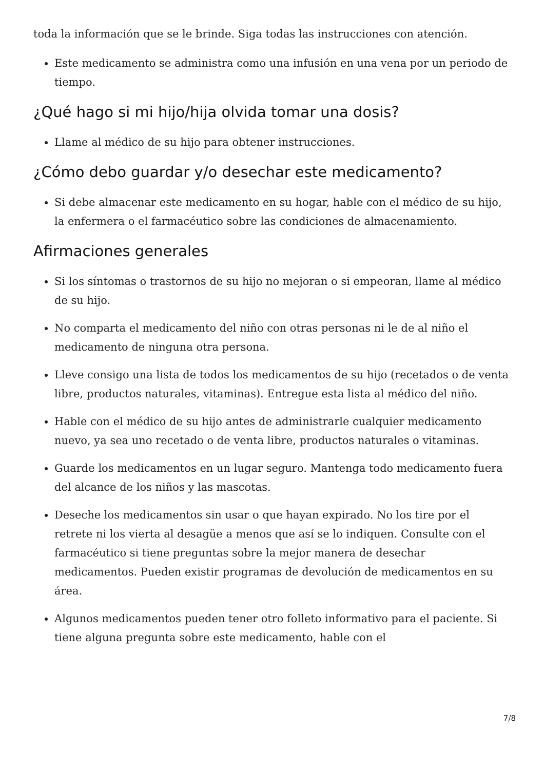toda la información que se le brinde. Siga todas las instrucciones con atención.
Este medicamento se administra como una infusión en una vena por un periodo de tiempo.
¿Qué hago si mi hijo/hija olvida tomar una dosis?
Llame al médico de su hijo para obtener instrucciones.
¿Cómo debo guardar y/o desechar este medicamento?
Si debe almacenar este medicamento en su hogar, hable con el médico de su hijo, la enfermera o el farmacéutico sobre las condiciones de almacenamiento.
Afirmaciones generales
Si los síntomas o trastornos de su hijo no mejoran o si empeoran, llame al médico de su hijo.
No comparta el medicamento del niño con otras personas ni le de al niño el medicamento de ninguna otra persona.
Lleve consigo una lista de todos los medicamentos de su hijo (recetados o de venta libre, productos naturales, vitaminas). Entregue esta lista al médico del niño.
Hable con el médico de su hijo antes de administrarle cualquier medicamento nuevo, ya sea uno recetado o de venta libre, productos naturales o vitaminas.
Guarde los medicamentos en un lugar seguro. Mantenga todo medicamento fuera del alcance de los niños y las mascotas.
Deseche los medicamentos sin usar o que hayan expirado. No los tire por el retrete ni los vierta al desagüe a menos que así se lo indiquen. Consulte con el farmacéutico si tiene preguntas sobre la mejor manera de desechar medicamentos. Pueden existir programas de devolución de medicamentos en su área.
Algunos medicamentos pueden tener otro folleto informativo para el paciente. Si tiene alguna pregunta sobre este medicamento, hable con el
7/8